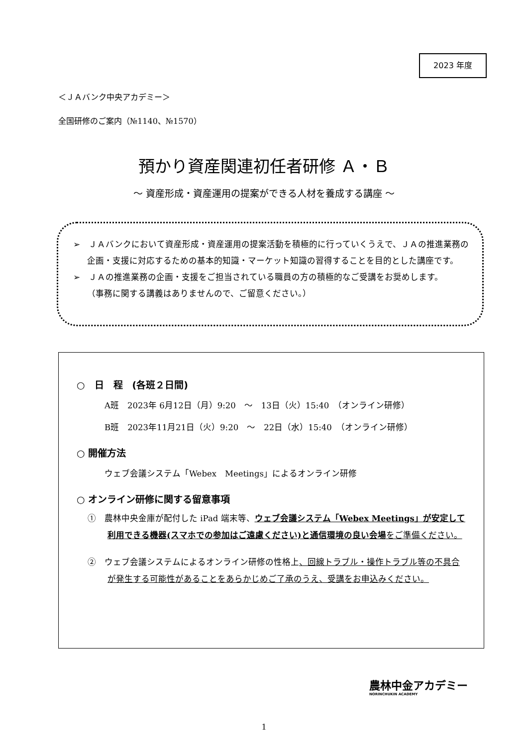2023 年度
＜ＪＡバンク中央アカデミー＞
全国研修のご案内（№1140、№1570）
預かり資産関連初任者研修 Ａ・Ｂ
～ 資産形成・資産運用の提案ができる人材を養成する講座 ～
➢　ＪＡバンクにおいて資産形成・資産運用の提案活動を積極的に行っていくうえで、ＪＡの推進業務の企画・支援に対応するための基本的知識・マーケット知識の習得することを目的とした講座です。
➢　ＪＡの推進業務の企画・支援をご担当されている職員の方の積極的なご受講をお奨めします。
（事務に関する講義はありませんので、ご留意ください。）
○　日　程　(各班２日間)
A班　2023年 6月12日（月）9:20　～　13日（火）15:40　（オンライン研修）
B班　2023年11月21日（火）9:20　～　22日（水）15:40　（オンライン研修）
○ 開催方法
ウェブ会議システム「Webex　Meetings」によるオンライン研修
○ オンライン研修に関する留意事項
①　農林中央金庫が配付した iPad 端末等、ウェブ会議システム「Webex Meetings」が安定して利用できる機器(スマホでの参加はご遠慮ください)と通信環境の良い会場をご準備ください。
②　ウェブ会議システムによるオンライン研修の性格上、回線トラブル・操作トラブル等の不具合が発生する可能性があることをあらかじめご了承のうえ、受講をお申込みください。
農林中金アカデミー
NORINCHUKIN ACADEMY
1